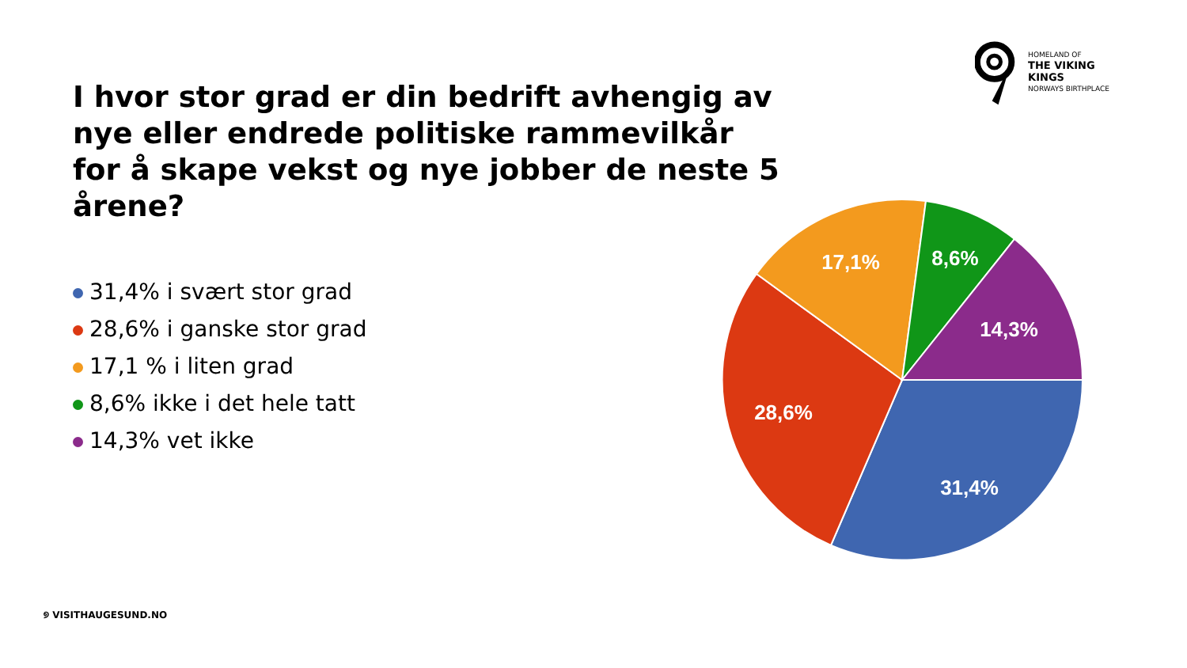HOMELAND OF
THE VIKING KINGS
NORWAYS BIRTHPLACE
I hvor stor grad er din bedrift avhengig av nye eller endrede politiske rammevilkår for å skape vekst og nye jobber de neste 5 årene?
31,4% i svært stor grad
28,6% i ganske stor grad
17,1 % i liten grad
8,6% ikke i det hele tatt
14,3% vet ikke
31,4%
28,6%
17,1%
8,6%
14,3%
୭ VISITHAUGESUND.NO